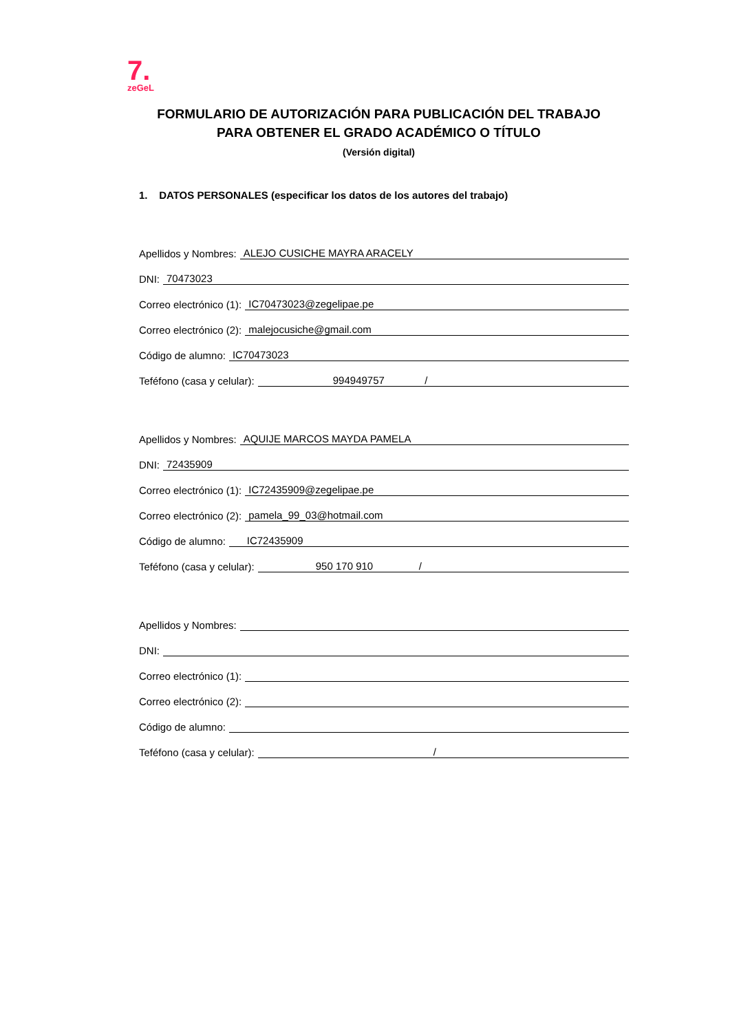7.
zeGeL
FORMULARIO DE AUTORIZACIÓN PARA PUBLICACIÓN DEL TRABAJO
PARA OBTENER EL GRADO ACADÉMICO O TÍTULO
(Versión digital)
1. DATOS PERSONALES (especificar los datos de los autores del trabajo)
Apellidos y Nombres: ALEJO CUSICHE MAYRA ARACELY
DNI: 70473023
Correo electrónico (1): IC70473023@zegelipae.pe
Correo electrónico (2): malejocusiche@gmail.com
Código de alumno: IC70473023
Teféfono (casa y celular): 994949757 /
Apellidos y Nombres: AQUIJE MARCOS MAYDA PAMELA
DNI: 72435909
Correo electrónico (1): IC72435909@zegelipae.pe
Correo electrónico (2): pamela_99_03@hotmail.com
Código de alumno: IC72435909
Teféfono (casa y celular): 950 170 910 /
Apellidos y Nombres:
DNI:
Correo electrónico (1):
Correo electrónico (2):
Código de alumno:
Teféfono (casa y celular): /